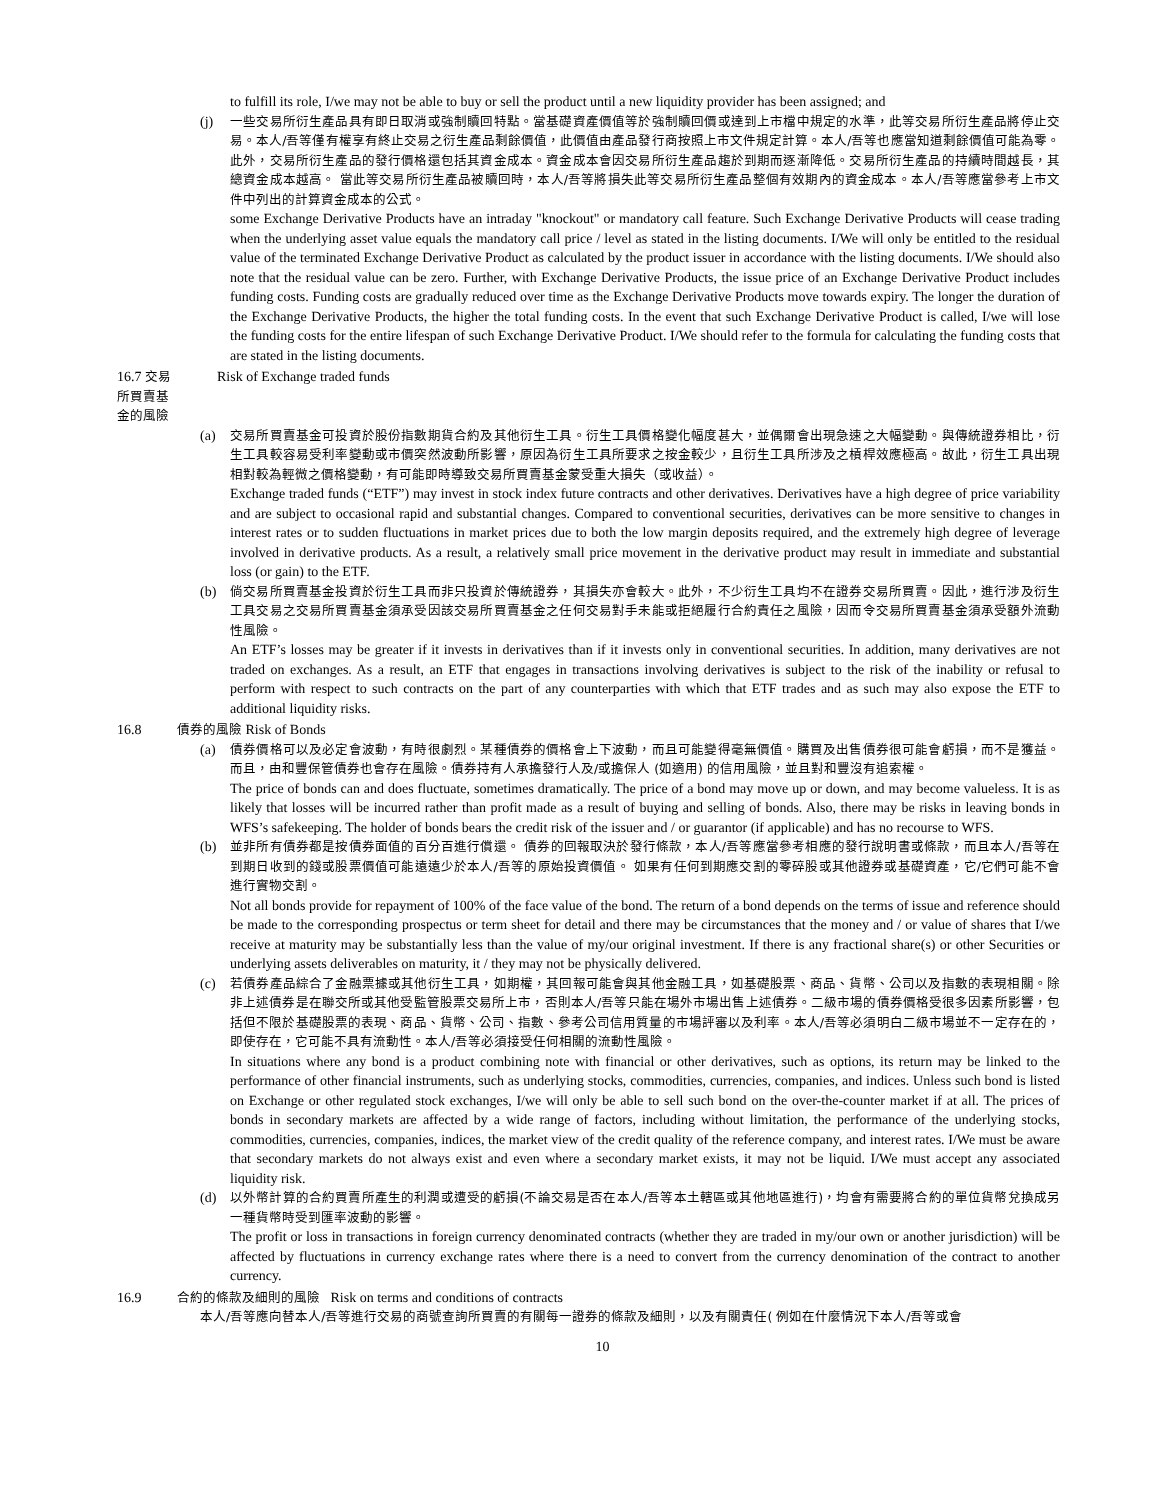to fulfill its role, I/we may not be able to buy or sell the product until a new liquidity provider has been assigned; and
(j)
一些交易所衍生產品具有即日取消或強制贖回特點。當基礎資產價值等於強制贖回價或達到上市檔中規定的水準，此等交易所衍生產品將停止交易。本人/吾等僅有權享有終止交易之衍生產品剩餘價值，此價值由產品發行商按照上市文件規定計算。本人/吾等也應當知道剩餘價值可能為零。此外，交易所衍生產品的發行價格還包括其資金成本。資金成本會因交易所衍生產品趨於到期而逐漸降低。交易所衍生產品的持續時間越長，其總資金成本越高。 當此等交易所衍生產品被贖回時，本人/吾等將損失此等交易所衍生產品整個有效期內的資金成本。本人/吾等應當參考上市文件中列出的計算資金成本的公式。
some Exchange Derivative Products have an intraday "knockout" or mandatory call feature. Such Exchange Derivative Products will cease trading when the underlying asset value equals the mandatory call price / level as stated in the listing documents. I/We will only be entitled to the residual value of the terminated Exchange Derivative Product as calculated by the product issuer in accordance with the listing documents. I/We should also note that the residual value can be zero. Further, with Exchange Derivative Products, the issue price of an Exchange Derivative Product includes funding costs. Funding costs are gradually reduced over time as the Exchange Derivative Products move towards expiry. The longer the duration of the Exchange Derivative Products, the higher the total funding costs. In the event that such Exchange Derivative Product is called, I/we will lose the funding costs for the entire lifespan of such Exchange Derivative Product. I/We should refer to the formula for calculating the funding costs that are stated in the listing documents.
16.7 交易所買賣基金的風險 Risk of Exchange traded funds
(a)
交易所買賣基金可投資於股份指數期貨合約及其他衍生工具。衍生工具價格變化幅度甚大，並偶爾會出現急速之大幅變動。與傳統證券相比，衍生工具較容易受利率變動或市價突然波動所影響，原因為衍生工具所要求之按金較少，且衍生工具所涉及之槓桿效應極高。故此，衍生工具出現相對較為輕微之價格變動，有可能即時導致交易所買賣基金蒙受重大損失（或收益）。
Exchange traded funds (“ETF”) may invest in stock index future contracts and other derivatives. Derivatives have a high degree of price variability and are subject to occasional rapid and substantial changes. Compared to conventional securities, derivatives can be more sensitive to changes in interest rates or to sudden fluctuations in market prices due to both the low margin deposits required, and the extremely high degree of leverage involved in derivative products. As a result, a relatively small price movement in the derivative product may result in immediate and substantial loss (or gain) to the ETF.
(b)
倘交易所買賣基金投資於衍生工具而非只投資於傳統證券，其損失亦會較大。此外，不少衍生工具均不在證券交易所買賣。因此，進行涉及衍生工具交易之交易所買賣基金須承受因該交易所買賣基金之任何交易對手未能或拒絕履行合約責任之風險，因而令交易所買賣基金須承受額外流動性風險。
An ETF’s losses may be greater if it invests in derivatives than if it invests only in conventional securities. In addition, many derivatives are not traded on exchanges. As a result, an ETF that engages in transactions involving derivatives is subject to the risk of the inability or refusal to perform with respect to such contracts on the part of any counterparties with which that ETF trades and as such may also expose the ETF to additional liquidity risks.
16.8 債券的風險 Risk of Bonds
(a)
債券價格可以及必定會波動，有時很劇烈。某種債券的價格會上下波動，而且可能變得毫無價值。購買及出售債券很可能會虧損，而不是獲益。而且，由和豐保管債券也會存在風險。債券持有人承擔發行人及/或擔保人 (如適用) 的信用風險，並且對和豐沒有追索權。
The price of bonds can and does fluctuate, sometimes dramatically. The price of a bond may move up or down, and may become valueless. It is as likely that losses will be incurred rather than profit made as a result of buying and selling of bonds. Also, there may be risks in leaving bonds in WFS’s safekeeping. The holder of bonds bears the credit risk of the issuer and / or guarantor (if applicable) and has no recourse to WFS.
(b)
並非所有債券都是按債券面值的百分百進行償還。 債券的回報取決於發行條款，本人/吾等應當參考相應的發行說明書或條款，而且本人/吾等在到期日收到的錢或股票價值可能遠遠少於本人/吾等的原始投資價值。 如果有任何到期應交割的零碎股或其他證券或基礎資產，它/它們可能不會進行實物交割。
Not all bonds provide for repayment of 100% of the face value of the bond. The return of a bond depends on the terms of issue and reference should be made to the corresponding prospectus or term sheet for detail and there may be circumstances that the money and / or value of shares that I/we receive at maturity may be substantially less than the value of my/our original investment. If there is any fractional share(s) or other Securities or underlying assets deliverables on maturity, it / they may not be physically delivered.
(c)
若債券產品綜合了金融票據或其他衍生工具，如期權，其回報可能會與其他金融工具，如基礎股票、商品、貨幣、公司以及指數的表現相關。除非上述債券是在聯交所或其他受監管股票交易所上市，否則本人/吾等只能在場外市場出售上述債券。二級市場的債券價格受很多因素所影響，包括但不限於基礎股票的表現、商品、貨幣、公司、指數、參考公司信用質量的市場評審以及利率。本人/吾等必須明白二級市場並不一定存在的，即使存在，它可能不具有流動性。本人/吾等必須接受任何相關的流動性風險。
In situations where any bond is a product combining note with financial or other derivatives, such as options, its return may be linked to the performance of other financial instruments, such as underlying stocks, commodities, currencies, companies, and indices. Unless such bond is listed on Exchange or other regulated stock exchanges, I/we will only be able to sell such bond on the over-the-counter market if at all. The prices of bonds in secondary markets are affected by a wide range of factors, including without limitation, the performance of the underlying stocks, commodities, currencies, companies, indices, the market view of the credit quality of the reference company, and interest rates. I/We must be aware that secondary markets do not always exist and even where a secondary market exists, it may not be liquid. I/We must accept any associated liquidity risk.
(d)
以外幣計算的合約買賣所產生的利潤或遭受的虧損(不論交易是否在本人/吾等本土轄區或其他地區進行)，均會有需要將合約的單位貨幣兌換成另一種貨幣時受到匯率波動的影響。
The profit or loss in transactions in foreign currency denominated contracts (whether they are traded in my/our own or another jurisdiction) will be affected by fluctuations in currency exchange rates where there is a need to convert from the currency denomination of the contract to another currency.
16.9 合約的條款及細則的風險 Risk on terms and conditions of contracts
本人/吾等應向替本人/吾等進行交易的商號查詢所買賣的有關每一證券的條款及細則，以及有關責任( 例如在什麼情況下本人/吾等或會
10